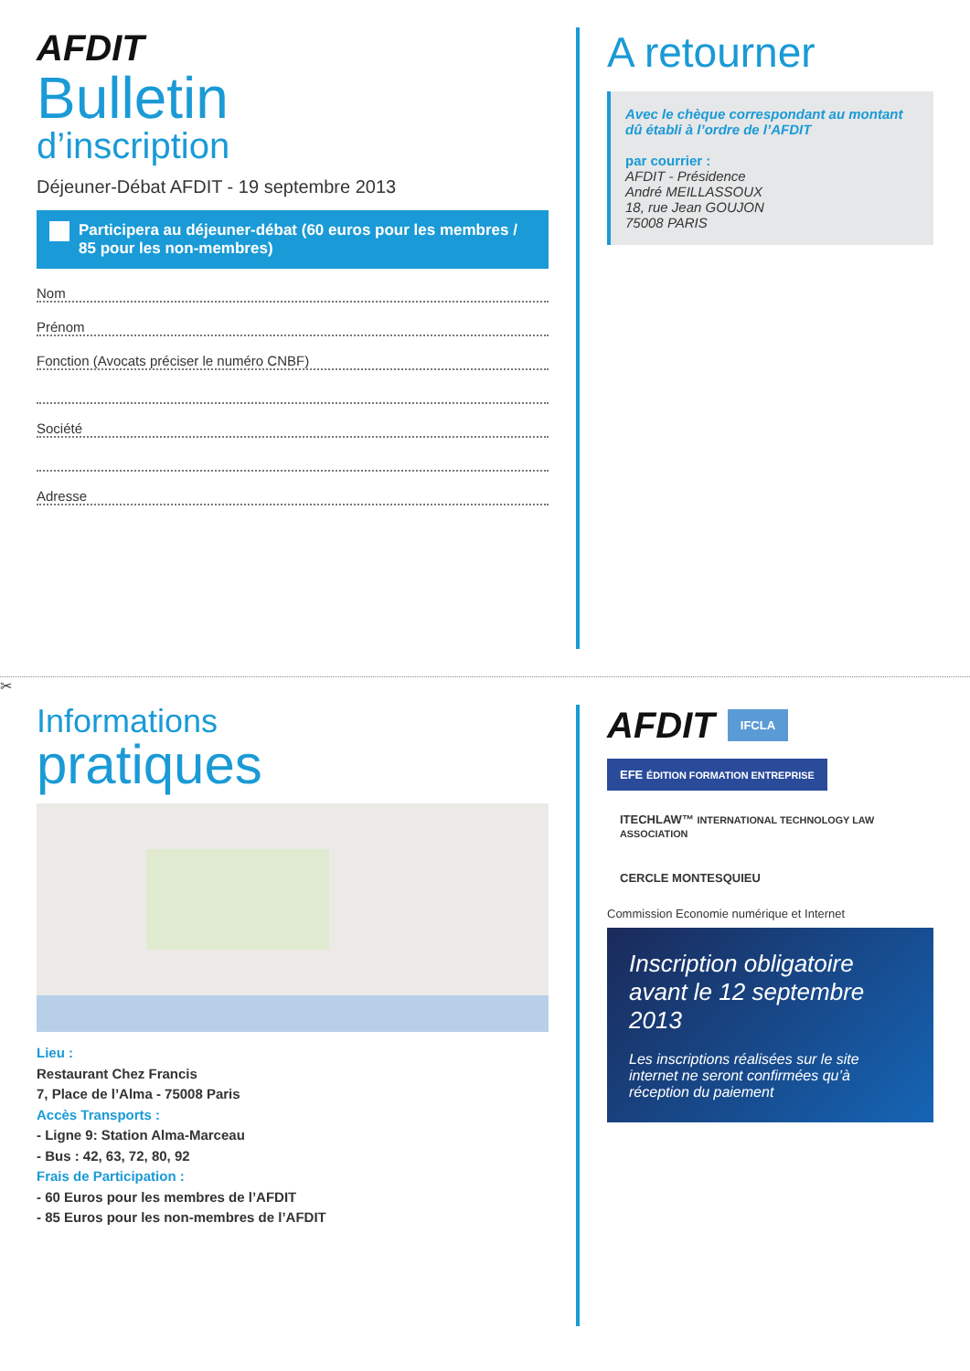AFDIT
Bulletin
d’inscription
Déjeuner-Débat AFDIT - 19 septembre 2013
Participera au déjeuner-débat (60 euros pour les membres / 85 pour les non-membres)
Nom
Prénom
Fonction (Avocats préciser le numéro CNBF)
Société
Adresse
A retourner
Avec le chèque correspondant au montant dû établi à l’ordre de l’AFDIT
par courrier :
AFDIT - Présidence
André MEILLASSOUX
18, rue Jean GOUJON
75008 PARIS
✂
Informations
pratiques
Lieu :
Restaurant Chez Francis
7, Place de l’Alma - 75008 Paris
Accès Transports :
- Ligne 9: Station Alma-Marceau
- Bus : 42, 63, 72, 80, 92
Frais de Participation :
- 60 Euros pour les membres de l’AFDIT
- 85 Euros pour les non-membres de l’AFDIT
AFDIT
IFCLA
EFE ÉDITION FORMATION ENTREPRISE
ITECHLAW™ INTERNATIONAL TECHNOLOGY LAW ASSOCIATION
CERCLE MONTESQUIEU
Commission Economie numérique et Internet
Inscription obligatoire avant le 12 septembre 2013
Les inscriptions réalisées sur le site internet ne seront confirmées qu’à réception du paiement